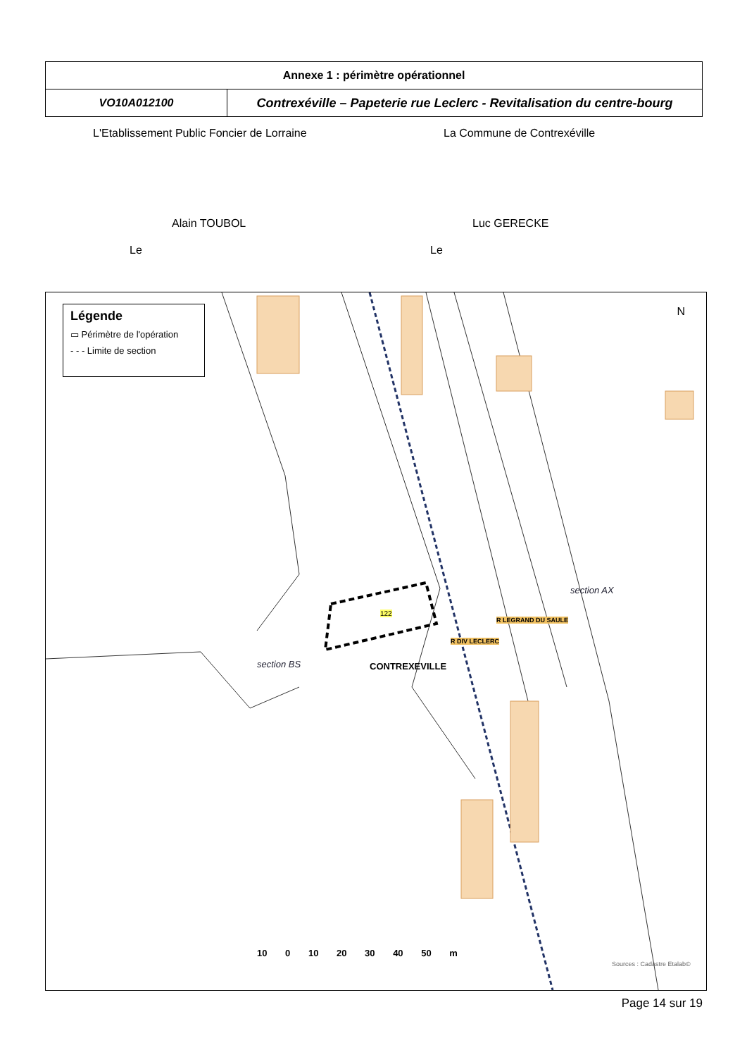| Annexe 1 : périmètre opérationnel | |
| VO10A012100 | Contrexéville – Papeterie rue Leclerc - Revitalisation du centre-bourg |
L'Etablissement Public Foncier de Lorraine
La Commune de Contrexéville
Alain TOUBOL Luc GERECKE
Le Le
Légende
▭ Périmètre de l'opération
- - - Limite de section
N
section AX
122
section BS CONTREXEVILLE
R DIV LECLERC
R LEGRAND DU SAULE
10 0 10 20 30 40 50 m
Sources : Cadastre Etalab©
Page 14 sur 19